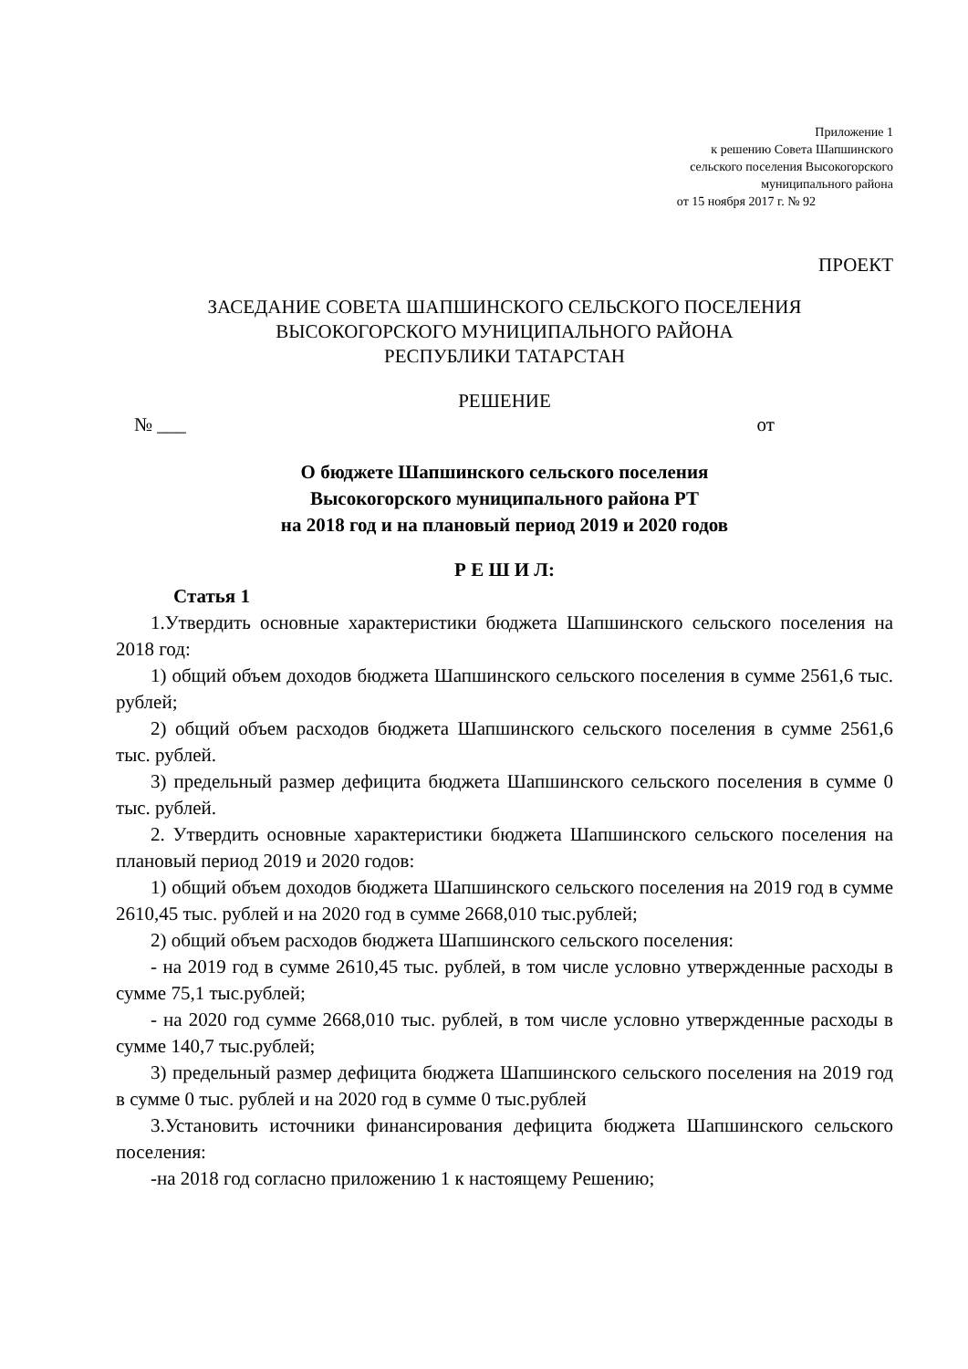Приложение 1
к решению Совета Шапшинского
сельского поселения Высокогорского
муниципального района
от 15 ноября 2017 г. № 92
ПРОЕКТ
ЗАСЕДАНИЕ СОВЕТА ШАПШИНСКОГО СЕЛЬСКОГО ПОСЕЛЕНИЯ
ВЫСОКОГОРСКОГО МУНИЦИПАЛЬНОГО РАЙОНА
РЕСПУБЛИКИ ТАТАРСТАН
РЕШЕНИЕ
№ ___ от
О бюджете Шапшинского сельского поселения
Высокогорского муниципального района РТ
на 2018 год и на плановый период 2019 и 2020 годов
Р Е Ш И Л:
Статья 1
1.Утвердить основные характеристики бюджета Шапшинского сельского поселения на 2018 год:
1) общий объем доходов бюджета Шапшинского сельского поселения в сумме 2561,6 тыс. рублей;
2) общий объем расходов бюджета Шапшинского сельского поселения в сумме 2561,6 тыс. рублей.
3) предельный размер дефицита бюджета Шапшинского сельского поселения в сумме 0 тыс. рублей.
2. Утвердить основные характеристики бюджета Шапшинского сельского поселения на плановый период 2019 и 2020 годов:
1) общий объем доходов бюджета Шапшинского сельского поселения на 2019 год в сумме 2610,45 тыс. рублей и на 2020 год в сумме 2668,010 тыс.рублей;
2) общий объем расходов бюджета Шапшинского сельского поселения:
- на 2019 год в сумме 2610,45 тыс. рублей, в том числе условно утвержденные расходы в сумме 75,1 тыс.рублей;
- на 2020 год сумме 2668,010 тыс. рублей, в том числе условно утвержденные расходы в сумме 140,7 тыс.рублей;
3) предельный размер дефицита бюджета Шапшинского сельского поселения на 2019 год в сумме 0 тыс. рублей и на 2020 год в сумме 0 тыс.рублей
3.Установить источники финансирования дефицита бюджета Шапшинского сельского поселения:
-на 2018 год согласно приложению 1 к настоящему Решению;